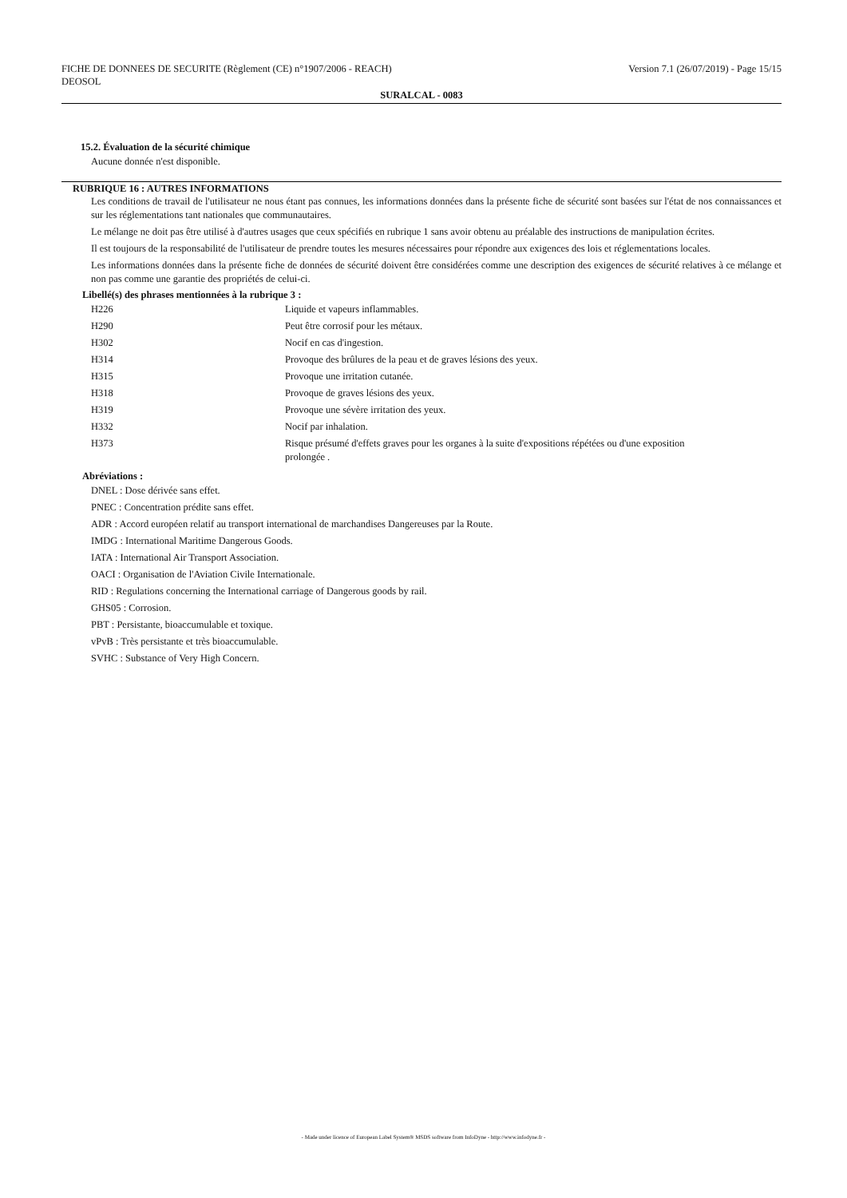FICHE DE DONNEES DE SECURITE (Règlement (CE) n°1907/2006 - REACH)
DEOSOL
Version 7.1 (26/07/2019) - Page 15/15
SURALCAL - 0083
15.2. Évaluation de la sécurité chimique
Aucune donnée n'est disponible.
RUBRIQUE 16 : AUTRES INFORMATIONS
Les conditions de travail de l'utilisateur ne nous étant pas connues, les informations données dans la présente fiche de sécurité sont basées sur l'état de nos connaissances et sur les réglementations tant nationales que communautaires.
Le mélange ne doit pas être utilisé à d'autres usages que ceux spécifiés en rubrique 1 sans avoir obtenu au préalable des instructions de manipulation écrites.
Il est toujours de la responsabilité de l'utilisateur de prendre toutes les mesures nécessaires pour répondre aux exigences des lois et réglementations locales.
Les informations données dans la présente fiche de données de sécurité doivent être considérées comme une description des exigences de sécurité relatives à ce mélange et non pas comme une garantie des propriétés de celui-ci.
Libellé(s) des phrases mentionnées à la rubrique 3 :
| H226 | Liquide et vapeurs inflammables. |
| H290 | Peut être corrosif pour les métaux. |
| H302 | Nocif en cas d'ingestion. |
| H314 | Provoque des brûlures de la peau et de graves lésions des yeux. |
| H315 | Provoque une irritation cutanée. |
| H318 | Provoque de graves lésions des yeux. |
| H319 | Provoque une sévère irritation des yeux. |
| H332 | Nocif par inhalation. |
| H373 | Risque présumé d'effets graves pour les organes à la suite d'expositions répétées ou d'une exposition prolongée . |
Abréviations :
DNEL : Dose dérivée sans effet.
PNEC : Concentration prédite sans effet.
ADR : Accord européen relatif au transport international de marchandises Dangereuses par la Route.
IMDG : International Maritime Dangerous Goods.
IATA : International Air Transport Association.
OACI : Organisation de l'Aviation Civile Internationale.
RID : Regulations concerning the International carriage of Dangerous goods by rail.
GHS05 : Corrosion.
PBT : Persistante, bioaccumulable et toxique.
vPvB : Très persistante et très bioaccumulable.
SVHC : Substance of Very High Concern.
- Made under licence of European Label System® MSDS software from InfoDyne - http://www.infodyne.fr -